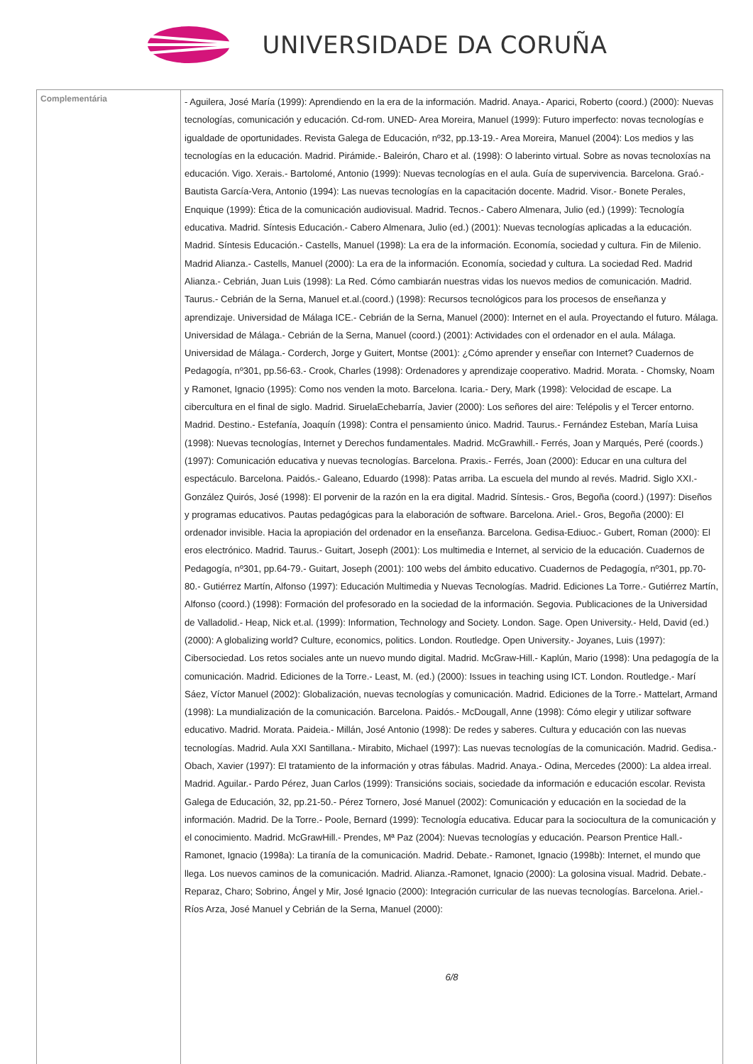UNIVERSIDADE DA CORUÑA
| Complementária | - Aguilera, José María (1999): Aprendiendo en la era de la información. Madrid. Anaya.- Aparici, Roberto (coord.) (2000): Nuevas tecnologías, comunicación y educación. Cd-rom. UNED- Area Moreira, Manuel (1999): Futuro imperfecto: novas tecnologías e igualdade de oportunidades. Revista Galega de Educación, nº32, pp.13-19.- Area Moreira, Manuel (2004): Los medios y las tecnologías en la educación. Madrid. Pirámide.- Baleirón, Charo et al. (1998): O laberinto virtual. Sobre as novas tecnoloxías na educación. Vigo. Xerais.- Bartolomé, Antonio (1999): Nuevas tecnologías en el aula. Guía de supervivencia. Barcelona. Graó.- Bautista García-Vera, Antonio (1994): Las nuevas tecnologías en la capacitación docente. Madrid. Visor.- Bonete Perales, Enquique (1999): Ética de la comunicación audiovisual. Madrid. Tecnos.- Cabero Almenara, Julio (ed.) (1999): Tecnología educativa. Madrid. Síntesis Educación.- Cabero Almenara, Julio (ed.) (2001): Nuevas tecnologías aplicadas a la educación. Madrid. Síntesis Educación.- Castells, Manuel (1998): La era de la información. Economía, sociedad y cultura. Fin de Milenio. Madrid Alianza.- Castells, Manuel (2000): La era de la información. Economía, sociedad y cultura. La sociedad Red. Madrid Alianza.- Cebrián, Juan Luis (1998): La Red. Cómo cambiarán nuestras vidas los nuevos medios de comunicación. Madrid. Taurus.- Cebrián de la Serna, Manuel et.al.(coord.) (1998): Recursos tecnológicos para los procesos de enseñanza y aprendizaje. Universidad de Málaga ICE.- Cebrián de la Serna, Manuel (2000): Internet en el aula. Proyectando el futuro. Málaga. Universidad de Málaga.- Cebrián de la Serna, Manuel (coord.) (2001): Actividades con el ordenador en el aula. Málaga. Universidad de Málaga.- Corderch, Jorge y Guitert, Montse (2001): ¿Cómo aprender y enseñar con Internet? Cuadernos de Pedagogía, nº301, pp.56-63.- Crook, Charles (1998): Ordenadores y aprendizaje cooperativo. Madrid. Morata. - Chomsky, Noam y Ramonet, Ignacio (1995): Como nos venden la moto. Barcelona. Icaria.- Dery, Mark (1998): Velocidad de escape. La cibercultura en el final de siglo. Madrid. SiruelaEchebarría, Javier (2000): Los señores del aire: Telépolis y el Tercer entorno. Madrid. Destino.- Estefanía, Joaquín (1998): Contra el pensamiento único. Madrid. Taurus.- Fernández Esteban, María Luisa (1998): Nuevas tecnologías, Internet y Derechos fundamentales. Madrid. McGrawhill.- Ferrés, Joan y Marqués, Peré (coords.) (1997): Comunicación educativa y nuevas tecnologías. Barcelona. Praxis.- Ferrés, Joan (2000): Educar en una cultura del espectáculo. Barcelona. Paidós.- Galeano, Eduardo (1998): Patas arriba. La escuela del mundo al revés. Madrid. Siglo XXI.- González Quirós, José (1998): El porvenir de la razón en la era digital. Madrid. Síntesis.- Gros, Begoña (coord.) (1997): Diseños y programas educativos. Pautas pedagógicas para la elaboración de software. Barcelona. Ariel.- Gros, Begoña (2000): El ordenador invisible. Hacia la apropiación del ordenador en la enseñanza. Barcelona. Gedisa-Ediuoc.- Gubert, Roman (2000): El eros electrónico. Madrid. Taurus.- Guitart, Joseph (2001): Los multimedia e Internet, al servicio de la educación. Cuadernos de Pedagogía, nº301, pp.64-79.- Guitart, Joseph (2001): 100 webs del ámbito educativo. Cuadernos de Pedagogía, nº301, pp.70-80.- Gutiérrez Martín, Alfonso (1997): Educación Multimedia y Nuevas Tecnologías. Madrid. Ediciones La Torre.- Gutiérrez Martín, Alfonso (coord.) (1998): Formación del profesorado en la sociedad de la información. Segovia. Publicaciones de la Universidad de Valladolid.- Heap, Nick et.al. (1999): Information, Technology and Society. London. Sage. Open University.- Held, David (ed.) (2000): A globalizing world? Culture, economics, politics. London. Routledge. Open University.- Joyanes, Luis (1997): Cibersociedad. Los retos sociales ante un nuevo mundo digital. Madrid. McGraw-Hill.- Kaplún, Mario (1998): Una pedagogía de la comunicación. Madrid. Ediciones de la Torre.- Least, M. (ed.) (2000): Issues in teaching using ICT. London. Routledge.- Marí Sáez, Víctor Manuel (2002): Globalización, nuevas tecnologías y comunicación. Madrid. Ediciones de la Torre.- Mattelart, Armand (1998): La mundialización de la comunicación. Barcelona. Paidós.- McDougall, Anne (1998): Cómo elegir y utilizar software educativo. Madrid. Morata. Paideia.- Millán, José Antonio (1998): De redes y saberes. Cultura y educación con las nuevas tecnologías. Madrid. Aula XXI Santillana.- Mirabito, Michael (1997): Las nuevas tecnologías de la comunicación. Madrid. Gedisa.- Obach, Xavier (1997): El tratamiento de la información y otras fábulas. Madrid. Anaya.- Odina, Mercedes (2000): La aldea irreal. Madrid. Aguilar.- Pardo Pérez, Juan Carlos (1999): Transicións sociais, sociedade da información e educación escolar. Revista Galega de Educación, 32, pp.21-50.- Pérez Tornero, José Manuel (2002): Comunicación y educación en la sociedad de la información. Madrid. De la Torre.- Poole, Bernard (1999): Tecnología educativa. Educar para la sociocultura de la comunicación y el conocimiento. Madrid. McGrawHill.- Prendes, Mª Paz (2004): Nuevas tecnologías y educación. Pearson Prentice Hall.- Ramonet, Ignacio (1998a): La tiranía de la comunicación. Madrid. Debate.- Ramonet, Ignacio (1998b): Internet, el mundo que llega. Los nuevos caminos de la comunicación. Madrid. Alianza.-Ramonet, Ignacio (2000): La golosina visual. Madrid. Debate.- Reparaz, Charo; Sobrino, Ángel y Mir, José Ignacio (2000): Integración curricular de las nuevas tecnologías. Barcelona. Ariel.- Ríos Arza, José Manuel y Cebrián de la Serna, Manuel (2000): 6/8 |